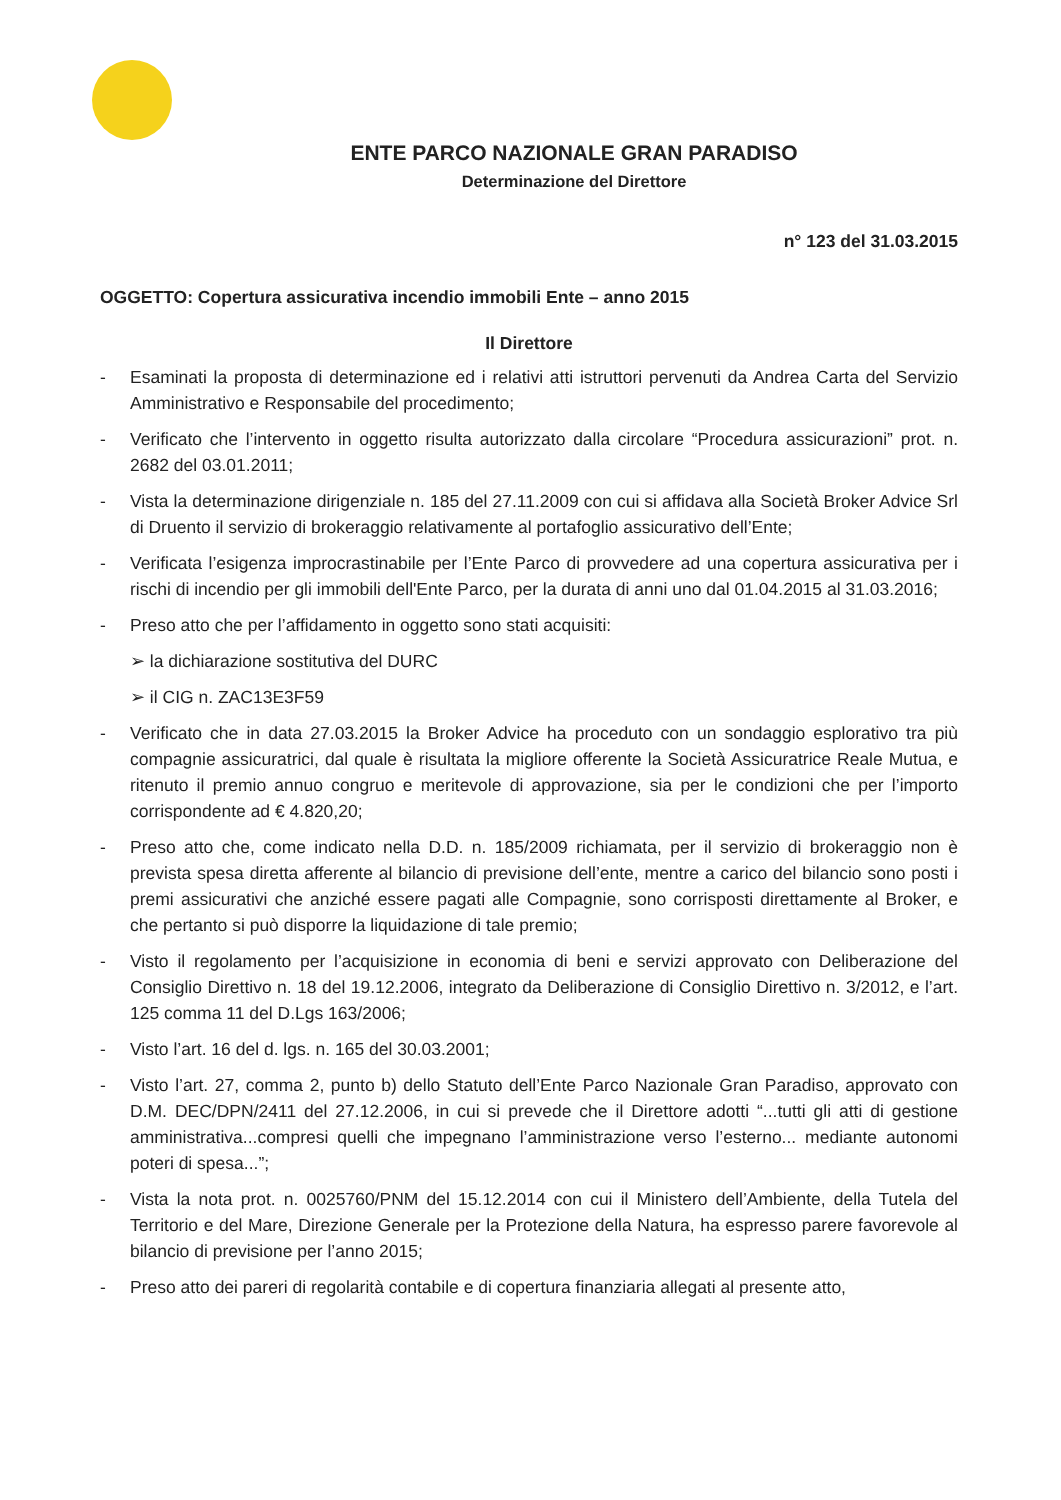ENTE PARCO NAZIONALE GRAN PARADISO
Determinazione del Direttore
n° 123 del 31.03.2015
OGGETTO: Copertura assicurativa incendio immobili Ente – anno 2015
Il Direttore
- Esaminati la proposta di determinazione ed i relativi atti istruttori pervenuti da Andrea Carta del Servizio Amministrativo e Responsabile del procedimento;
- Verificato che l’intervento in oggetto risulta autorizzato dalla circolare “Procedura assicurazioni” prot. n. 2682 del 03.01.2011;
- Vista la determinazione dirigenziale n. 185 del 27.11.2009 con cui si affidava alla Società Broker Advice Srl di Druento il servizio di brokeraggio relativamente al portafoglio assicurativo dell’Ente;
- Verificata l’esigenza improcrastinabile per l’Ente Parco di provvedere ad una copertura assicurativa per i rischi di incendio per gli immobili dell'Ente Parco, per la durata di anni uno dal 01.04.2015 al 31.03.2016;
- Preso atto che per l’affidamento in oggetto sono stati acquisiti:
➢ la dichiarazione sostitutiva del DURC
➢ il CIG n. ZAC13E3F59
- Verificato che in data 27.03.2015 la Broker Advice ha proceduto con un sondaggio esplorativo tra più compagnie assicuratrici, dal quale è risultata la migliore offerente la Società Assicuratrice Reale Mutua, e ritenuto il premio annuo congruo e meritevole di approvazione, sia per le condizioni che per l’importo corrispondente ad € 4.820,20;
- Preso atto che, come indicato nella D.D. n. 185/2009 richiamata, per il servizio di brokeraggio non è prevista spesa diretta afferente al bilancio di previsione dell’ente, mentre a carico del bilancio sono posti i premi assicurativi che anziché essere pagati alle Compagnie, sono corrisposti direttamente al Broker, e che pertanto si può disporre la liquidazione di tale premio;
- Visto il regolamento per l’acquisizione in economia di beni e servizi approvato con Deliberazione del Consiglio Direttivo n. 18 del 19.12.2006, integrato da Deliberazione di Consiglio Direttivo n. 3/2012, e l’art. 125 comma 11 del D.Lgs 163/2006;
- Visto l’art. 16 del d. lgs. n. 165 del 30.03.2001;
- Visto l’art. 27, comma 2, punto b) dello Statuto dell’Ente Parco Nazionale Gran Paradiso, approvato con D.M. DEC/DPN/2411 del 27.12.2006, in cui si prevede che il Direttore adotti “...tutti gli atti di gestione amministrativa...compresi quelli che impegnano l’amministrazione verso l’esterno... mediante autonomi poteri di spesa...”;
- Vista la nota prot. n. 0025760/PNM del 15.12.2014 con cui il Ministero dell’Ambiente, della Tutela del Territorio e del Mare, Direzione Generale per la Protezione della Natura, ha espresso parere favorevole al bilancio di previsione per l’anno 2015;
- Preso atto dei pareri di regolarità contabile e di copertura finanziaria allegati al presente atto,